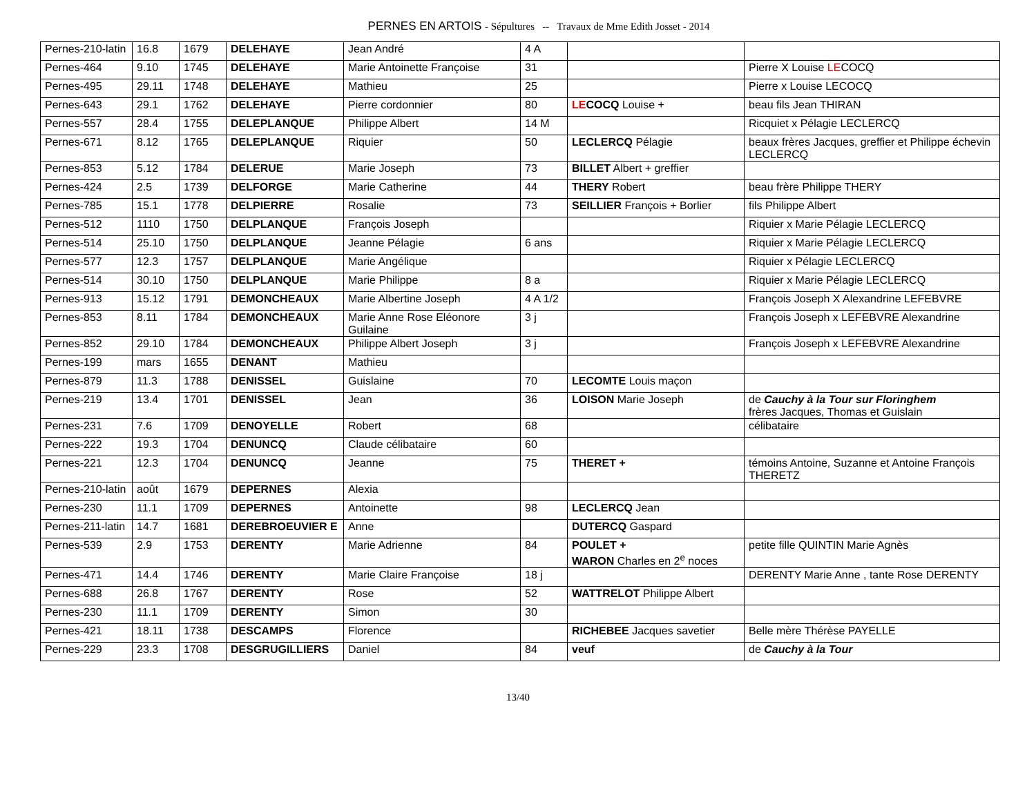PERNES EN ARTOIS - Sépultures -- Travaux de Mme Edith Josset - 2014
| Pernes-210-latin | 16.8 | 1679 | DELEHAYE | Jean André | 4 A | | |
| Pernes-464 | 9.10 | 1745 | DELEHAYE | Marie Antoinette Françoise | 31 | | Pierre X Louise LE COCQ |
| Pernes-495 | 29.11 | 1748 | DELEHAYE | Mathieu | 25 | | Pierre x Louise LECOCQ |
| Pernes-643 | 29.1 | 1762 | DELEHAYE | Pierre cordonnier | 80 | LE COCQ Louise + | beau fils Jean THIRAN |
| Pernes-557 | 28.4 | 1755 | DELEPLANQUE | Philippe Albert | 14 M | | Ricquiet x Pélagie LECLERCQ |
| Pernes-671 | 8.12 | 1765 | DELEPLANQUE | Riquier | 50 | LECLERCQ Pélagie | beaux frères Jacques, greffier et Philippe échevin LECLERCQ |
| Pernes-853 | 5.12 | 1784 | DELERUE | Marie Joseph | 73 | BILLET Albert + greffier | |
| Pernes-424 | 2.5 | 1739 | DELFORGE | Marie Catherine | 44 | THERY Robert | beau frère Philippe THERY |
| Pernes-785 | 15.1 | 1778 | DELPIERRE | Rosalie | 73 | SEILLIER François + Borlier | fils Philippe Albert |
| Pernes-512 | 1110 | 1750 | DELPLANQUE | François Joseph | | | Riquier x Marie Pélagie LECLERCQ |
| Pernes-514 | 25.10 | 1750 | DELPLANQUE | Jeanne Pélagie | 6 ans | | Riquier x Marie Pélagie LECLERCQ |
| Pernes-577 | 12.3 | 1757 | DELPLANQUE | Marie Angélique | | | Riquier x Pélagie LECLERCQ |
| Pernes-514 | 30.10 | 1750 | DELPLANQUE | Marie Philippe | 8 a | | Riquier x Marie Pélagie LECLERCQ |
| Pernes-913 | 15.12 | 1791 | DEMONCHEAUX | Marie Albertine Joseph | 4 A 1/2 | | François Joseph X Alexandrine LEFEBVRE |
| Pernes-853 | 8.11 | 1784 | DEMONCHEAUX | Marie Anne Rose Eléonore Guilaine | 3 j | | François Joseph x LEFEBVRE Alexandrine |
| Pernes-852 | 29.10 | 1784 | DEMONCHEAUX | Philippe Albert Joseph | 3 j | | François Joseph x LEFEBVRE Alexandrine |
| Pernes-199 | mars | 1655 | DENANT | Mathieu | | | |
| Pernes-879 | 11.3 | 1788 | DENISSEL | Guislaine | 70 | LECOMTE Louis maçon | |
| Pernes-219 | 13.4 | 1701 | DENISSEL | Jean | 36 | LOISON Marie Joseph | de Cauchy à la Tour sur Floringhem frères Jacques, Thomas et Guislain |
| Pernes-231 | 7.6 | 1709 | DENOYELLE | Robert | 68 | | célibataire |
| Pernes-222 | 19.3 | 1704 | DENUNCQ | Claude célibataire | 60 | | |
| Pernes-221 | 12.3 | 1704 | DENUNCQ | Jeanne | 75 | THERET + | témoins Antoine, Suzanne et Antoine François THERETZ |
| Pernes-210-latin | août | 1679 | DEPERNES | Alexia | | | |
| Pernes-230 | 11.1 | 1709 | DEPERNES | Antoinette | 98 | LECLERCQ Jean | |
| Pernes-211-latin | 14.7 | 1681 | DEREBROEUVIER E | Anne | | DUTERCQ Gaspard | |
| Pernes-539 | 2.9 | 1753 | DERENTY | Marie Adrienne | 84 | POULET + WARON Charles en 2<sup>e</sup> noces | petite fille QUINTIN Marie Agnès |
| Pernes-471 | 14.4 | 1746 | DERENTY | Marie Claire Françoise | 18 j | | DERENTY Marie Anne , tante Rose DERENTY |
| Pernes-688 | 26.8 | 1767 | DERENTY | Rose | 52 | WATTRELOT Philippe Albert | |
| Pernes-230 | 11.1 | 1709 | DERENTY | Simon | 30 | | |
| Pernes-421 | 18.11 | 1738 | DESCAMPS | Florence | | RICHEBEE Jacques savetier | Belle mère Thérèse PAYELLE |
| Pernes-229 | 23.3 | 1708 | DESGRUGILLIERS | Daniel | 84 | veuf | de Cauchy à la Tour |
13/40